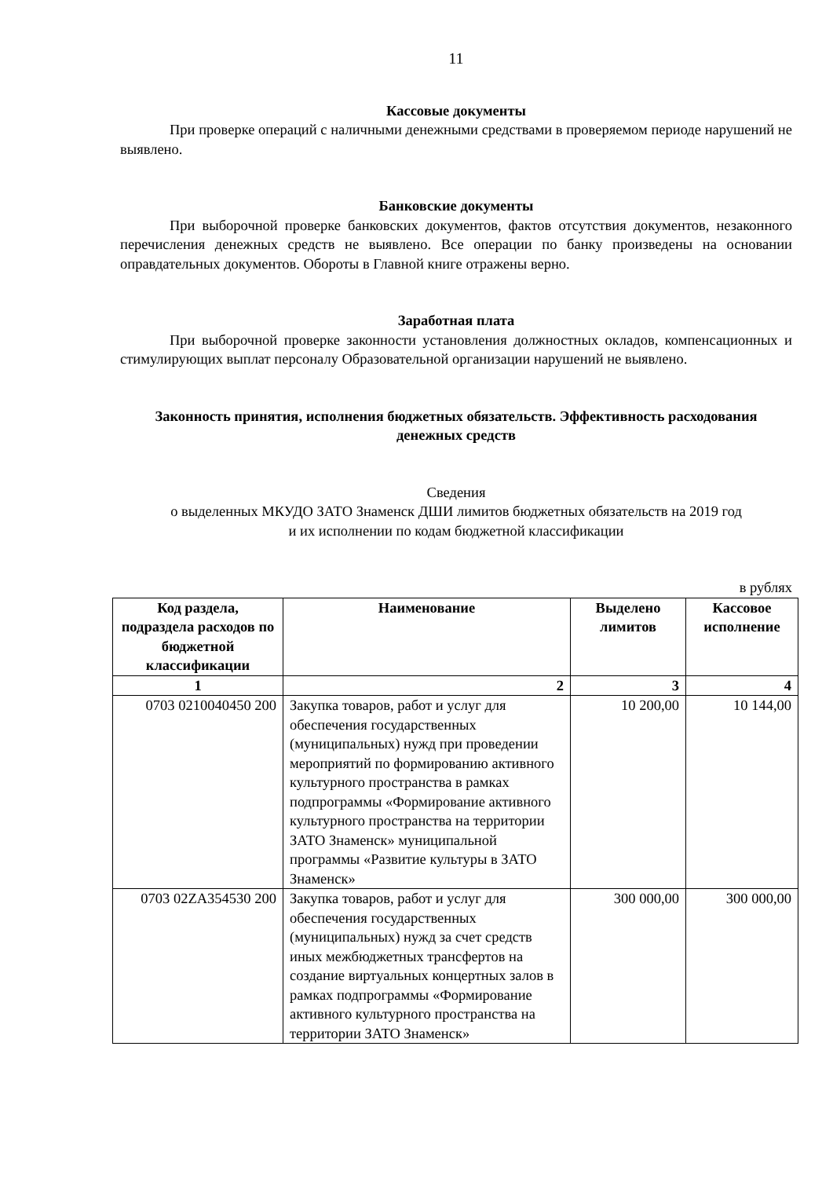11
Кассовые документы
При проверке операций с наличными денежными средствами в проверяемом периоде нарушений не выявлено.
Банковские документы
При выборочной проверке банковских документов, фактов отсутствия документов, незаконного перечисления денежных средств не выявлено. Все операции по банку произведены на основании оправдательных документов. Обороты в Главной книге отражены верно.
Заработная плата
При выборочной проверке законности установления должностных окладов, компенсационных и стимулирующих выплат персоналу Образовательной организации нарушений не выявлено.
Законность принятия, исполнения бюджетных обязательств. Эффективность расходования денежных средств
Сведения
о выделенных МКУДО ЗАТО Знаменск ДШИ лимитов бюджетных обязательств на 2019 год
и их исполнении по кодам бюджетной классификации
в рублях
| Код раздела, подраздела расходов по бюджетной классификации | Наименование | Выделено лимитов | Кассовое исполнение |
| --- | --- | --- | --- |
| 1 | 2 | 3 | 4 |
| 0703 0210040450 200 | Закупка товаров, работ и услуг для обеспечения государственных (муниципальных) нужд при проведении мероприятий по формированию активного культурного пространства в рамках подпрограммы «Формирование активного культурного пространства на территории ЗАТО Знаменск» муниципальной программы «Развитие культуры в ЗАТО Знаменск» | 10 200,00 | 10 144,00 |
| 0703 02ZA354530 200 | Закупка товаров, работ и услуг для обеспечения государственных (муниципальных) нужд за счет средств иных межбюджетных трансфертов на создание виртуальных концертных залов в рамках подпрограммы «Формирование активного культурного пространства на территории ЗАТО Знаменск» | 300 000,00 | 300 000,00 |